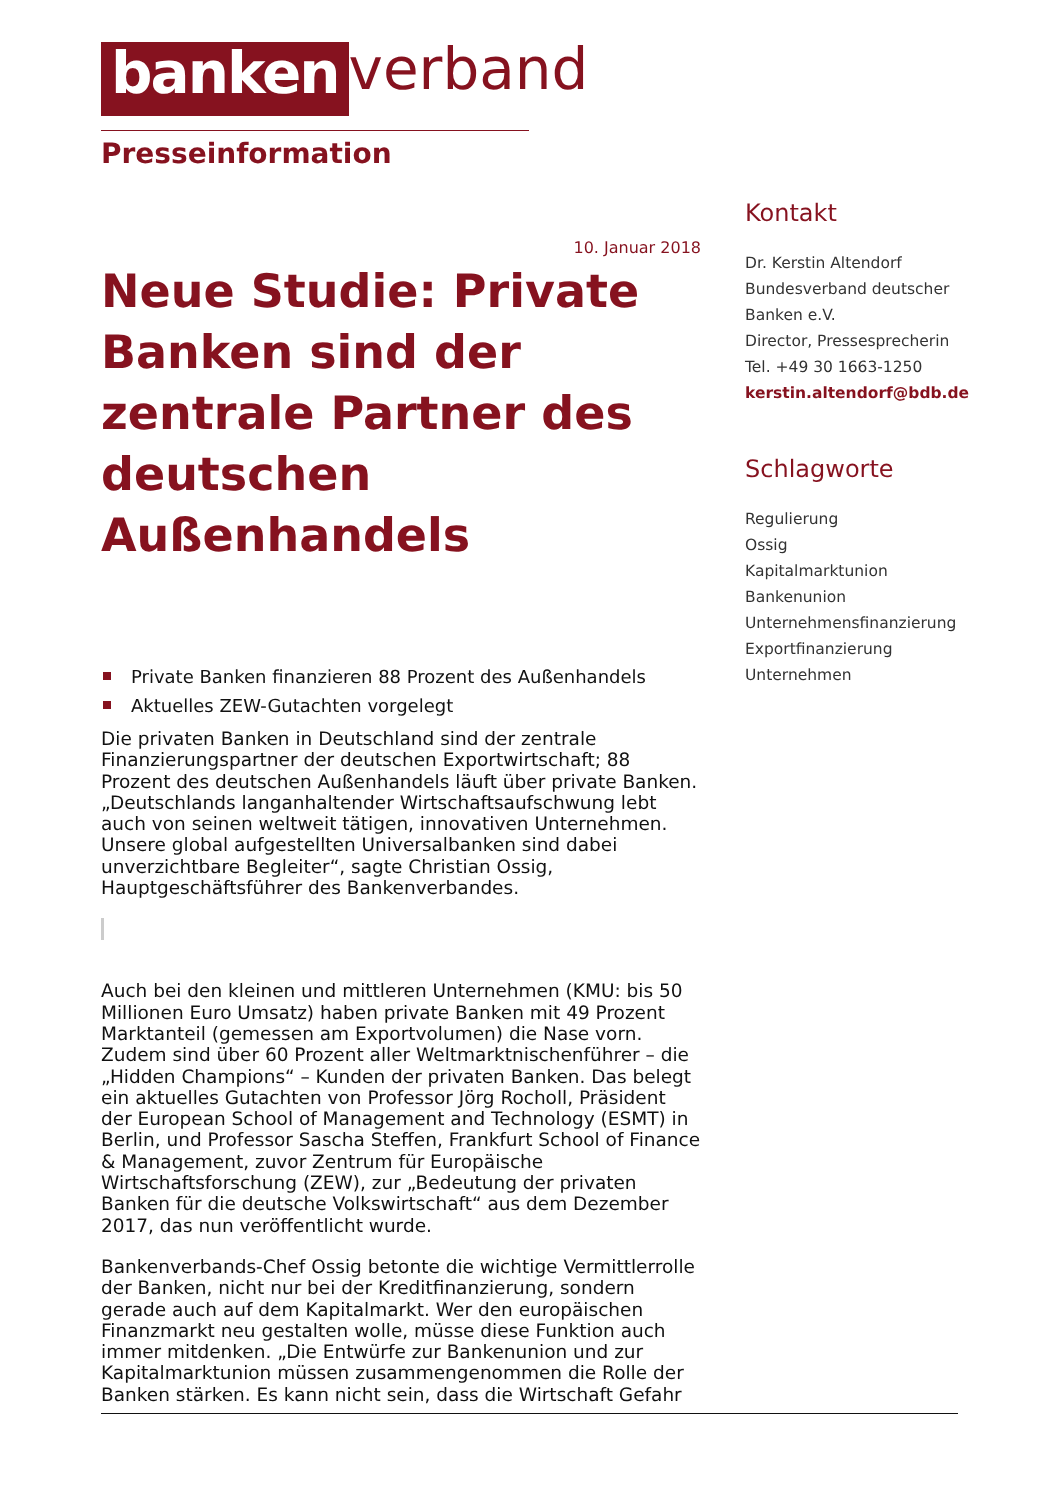banken verband
Presseinformation
10. Januar 2018
Neue Studie: Private Banken sind der zentrale Partner des deutschen Außenhandels
Private Banken finanzieren 88 Prozent des Außenhandels
Aktuelles ZEW-Gutachten vorgelegt
Die privaten Banken in Deutschland sind der zentrale Finanzierungspartner der deutschen Exportwirtschaft; 88 Prozent des deutschen Außenhandels läuft über private Banken. „Deutschlands langanhaltender Wirtschaftsaufschwung lebt auch von seinen weltweit tätigen, innovativen Unternehmen. Unsere global aufgestellten Universalbanken sind dabei unverzichtbare Begleiter“, sagte Christian Ossig, Hauptgeschäftsführer des Bankenverbandes.
Auch bei den kleinen und mittleren Unternehmen (KMU: bis 50 Millionen Euro Umsatz) haben private Banken mit 49 Prozent Marktanteil (gemessen am Exportvolumen) die Nase vorn. Zudem sind über 60 Prozent aller Weltmarktnischenführer – die „Hidden Champions“ – Kunden der privaten Banken. Das belegt ein aktuelles Gutachten von Professor Jörg Rocholl, Präsident der European School of Management and Technology (ESMT) in Berlin, und Professor Sascha Steffen, Frankfurt School of Finance & Management, zuvor Zentrum für Europäische Wirtschaftsforschung (ZEW), zur „Bedeutung der privaten Banken für die deutsche Volkswirtschaft“ aus dem Dezember 2017, das nun veröffentlicht wurde.
Bankenverbands-Chef Ossig betonte die wichtige Vermittlerrolle der Banken, nicht nur bei der Kreditfinanzierung, sondern gerade auch auf dem Kapitalmarkt. Wer den europäischen Finanzmarkt neu gestalten wolle, müsse diese Funktion auch immer mitdenken. „Die Entwürfe zur Bankenunion und zur Kapitalmarktunion müssen zusammengenommen die Rolle der Banken stärken. Es kann nicht sein, dass die Wirtschaft Gefahr
Kontakt
Dr. Kerstin Altendorf
Bundesverband deutscher Banken e.V.
Director, Pressesprecherin
Tel. +49 30 1663-1250
kerstin.altendorf@bdb.de
Schlagworte
Regulierung
Ossig
Kapitalmarktunion
Bankenunion
Unternehmensfinanzierung
Exportfinanzierung
Unternehmen